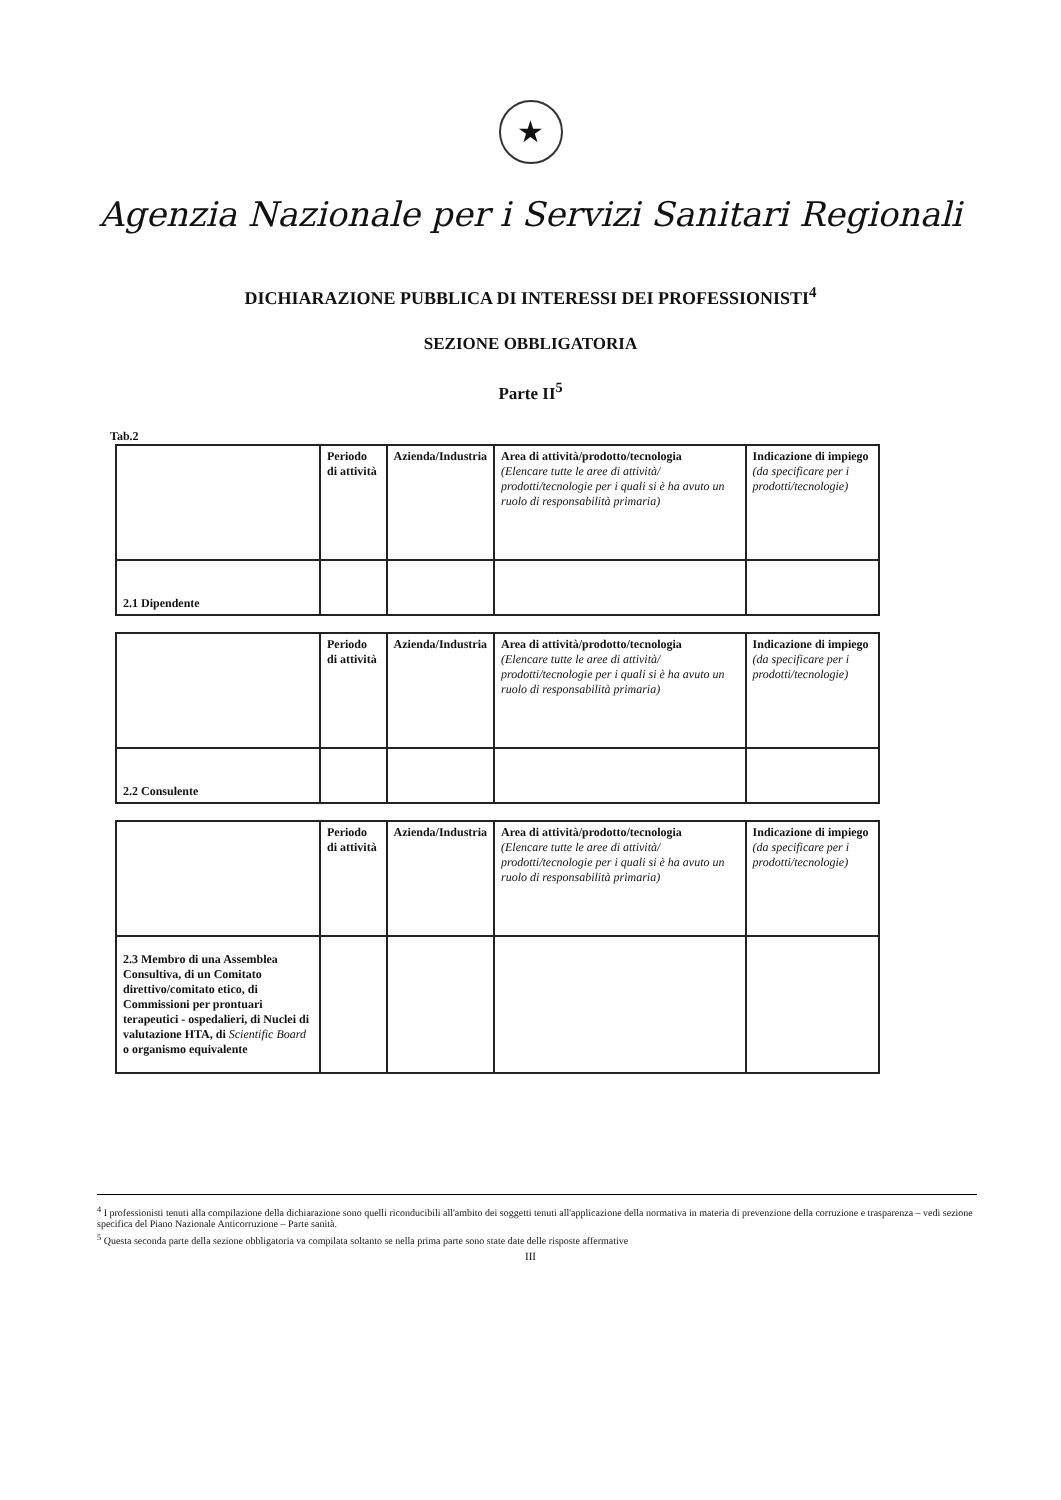★
Agenzia Nazionale per i Servizi Sanitari Regionali
DICHIARAZIONE PUBBLICA DI INTERESSI DEI PROFESSIONISTI<sup>4</sup>
SEZIONE OBBLIGATORIA
Parte II<sup>5</sup>
Tab.2
| | Periodo di attività | Azienda/Industria | Area di attività/prodotto/tecnologia (Elencare tutte le aree di attività/ prodotti/tecnologie per i quali si è ha avuto un ruolo di responsabilità primaria) | Indicazione di impiego (da specificare per i prodotti/tecnologie) |
| 2.1 Dipendente | | | | |
| | Periodo di attività | Azienda/Industria | Area di attività/prodotto/tecnologia (Elencare tutte le aree di attività/ prodotti/tecnologie per i quali si è ha avuto un ruolo di responsabilità primaria) | Indicazione di impiego (da specificare per i prodotti/tecnologie) |
| 2.2 Consulente | | | | |
| | Periodo di attività | Azienda/Industria | Area di attività/prodotto/tecnologia (Elencare tutte le aree di attività/ prodotti/tecnologie per i quali si è ha avuto un ruolo di responsabilità primaria) | Indicazione di impiego (da specificare per i prodotti/tecnologie) |
| 2.3 Membro di una Assemblea Consultiva, di un Comitato direttivo/comitato etico, di Commissioni per prontuari terapeutici - ospedalieri, di Nuclei di valutazione HTA, di Scientific Board o organismo equivalente | | | | |
<sup>4</sup> I professionisti tenuti alla compilazione della dichiarazione sono quelli riconducibili all'ambito dei soggetti tenuti all'applicazione della normativa in materia di prevenzione della corruzione e trasparenza – vedi sezione specifica del Piano Nazionale Anticorruzione – Parte sanità.
<sup>5</sup> Questa seconda parte della sezione obbligatoria va compilata soltanto se nella prima parte sono state date delle risposte affermative
III